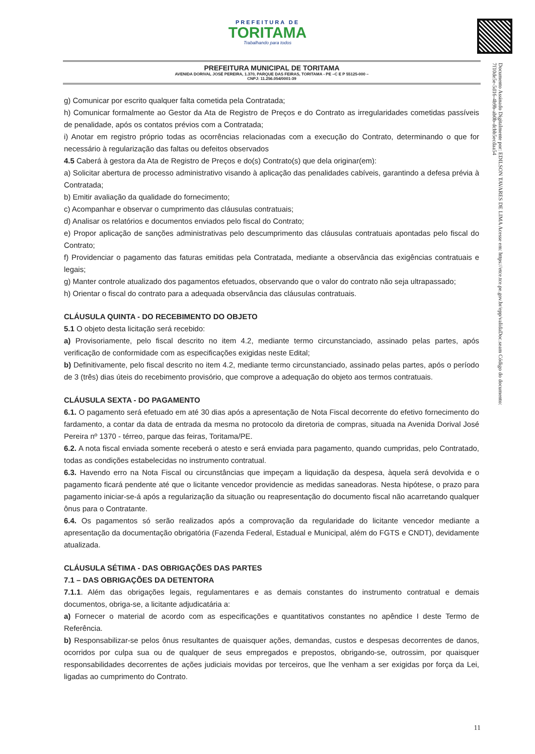PREFEITURA DE
TORITAMA
Trabalhando para todos
PREFEITURA MUNICIPAL DE TORITAMA
AVENIDA DORIVAL JOSÉ PEREIRA, 1.370, PARQUE DAS FEIRAS, TORITAMA - PE –C E P 55125-000 –
CNPJ: 11.256.054/0001-39
Documento Assinado Digitalmente por: EDILSON TAVARES DE LIMA Acesse em: https://etce.tce.pe.gov.br/epp/validaDoc.seam Código do documento: 7f10de5e-5d16-4b9b-ab0b-dcbb5ecdaa54
g) Comunicar por escrito qualquer falta cometida pela Contratada;
h) Comunicar formalmente ao Gestor da Ata de Registro de Preços e do Contrato as irregularidades cometidas passíveis de penalidade, após os contatos prévios com a Contratada;
i) Anotar em registro próprio todas as ocorrências relacionadas com a execução do Contrato, determinando o que for necessário à regularização das faltas ou defeitos observados
4.5 Caberá à gestora da Ata de Registro de Preços e do(s) Contrato(s) que dela originar(em):
a) Solicitar abertura de processo administrativo visando à aplicação das penalidades cabíveis, garantindo a defesa prévia à Contratada;
b) Emitir avaliação da qualidade do fornecimento;
c) Acompanhar e observar o cumprimento das cláusulas contratuais;
d) Analisar os relatórios e documentos enviados pelo fiscal do Contrato;
e) Propor aplicação de sanções administrativas pelo descumprimento das cláusulas contratuais apontadas pelo fiscal do Contrato;
f) Providenciar o pagamento das faturas emitidas pela Contratada, mediante a observância das exigências contratuais e legais;
g) Manter controle atualizado dos pagamentos efetuados, observando que o valor do contrato não seja ultrapassado;
h) Orientar o fiscal do contrato para a adequada observância das cláusulas contratuais.
CLÁUSULA QUINTA - DO RECEBIMENTO DO OBJETO
5.1 O objeto desta licitação será recebido:
a) Provisoriamente, pelo fiscal descrito no item 4.2, mediante termo circunstanciado, assinado pelas partes, após verificação de conformidade com as especificações exigidas neste Edital;
b) Definitivamente, pelo fiscal descrito no item 4.2, mediante termo circunstanciado, assinado pelas partes, após o período de 3 (três) dias úteis do recebimento provisório, que comprove a adequação do objeto aos termos contratuais.
CLÁUSULA SEXTA - DO PAGAMENTO
6.1. O pagamento será efetuado em até 30 dias após a apresentação de Nota Fiscal decorrente do efetivo fornecimento do fardamento, a contar da data de entrada da mesma no protocolo da diretoria de compras, situada na Avenida Dorival José Pereira nº 1370 - térreo, parque das feiras, Toritama/PE.
6.2. A nota fiscal enviada somente receberá o atesto e será enviada para pagamento, quando cumpridas, pelo Contratado, todas as condições estabelecidas no instrumento contratual.
6.3. Havendo erro na Nota Fiscal ou circunstâncias que impeçam a liquidação da despesa, àquela será devolvida e o pagamento ficará pendente até que o licitante vencedor providencie as medidas saneadoras. Nesta hipótese, o prazo para pagamento iniciar-se-á após a regularização da situação ou reapresentação do documento fiscal não acarretando qualquer ônus para o Contratante.
6.4. Os pagamentos só serão realizados após a comprovação da regularidade do licitante vencedor mediante a apresentação da documentação obrigatória (Fazenda Federal, Estadual e Municipal, além do FGTS e CNDT), devidamente atualizada.
CLÁUSULA SÉTIMA - DAS OBRIGAÇÕES DAS PARTES
7.1 – DAS OBRIGAÇÕES DA DETENTORA
7.1.1. Além das obrigações legais, regulamentares e as demais constantes do instrumento contratual e demais documentos, obriga-se, a licitante adjudicatária a:
a) Fornecer o material de acordo com as especificações e quantitativos constantes no apêndice I deste Termo de Referência.
b) Responsabilizar-se pelos ônus resultantes de quaisquer ações, demandas, custos e despesas decorrentes de danos, ocorridos por culpa sua ou de qualquer de seus empregados e prepostos, obrigando-se, outrossim, por quaisquer responsabilidades decorrentes de ações judiciais movidas por terceiros, que lhe venham a ser exigidas por força da Lei, ligadas ao cumprimento do Contrato.
11